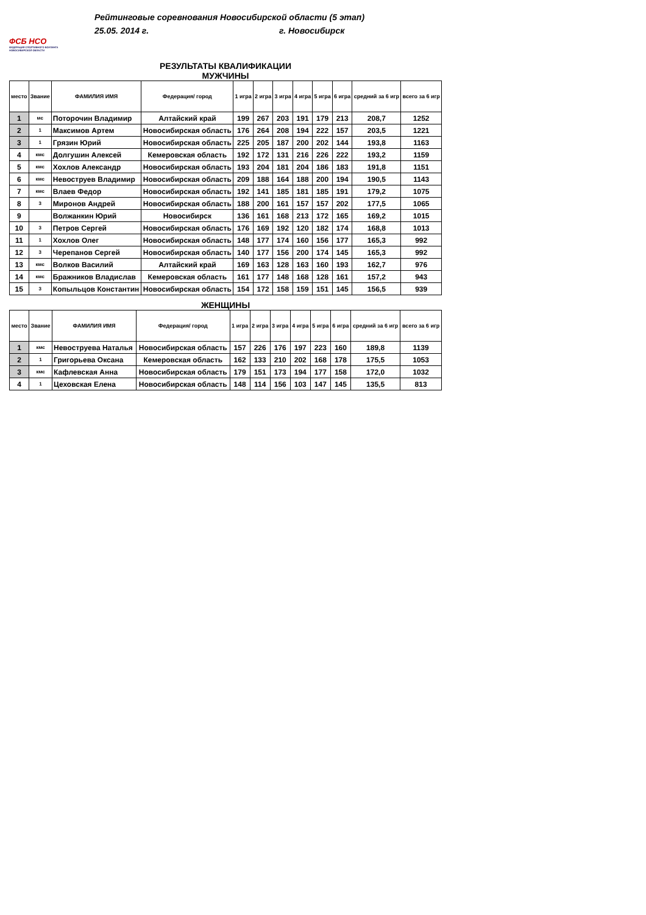ФСБ НСО
ФЕДЕРАЦИЯ СПОРТИВНОГО БОУЛИНГА НОВОСИБИРСКОЙ ОБЛАСТИ
Рейтинговые соревнования Новосибирской области (5 этап)
25.05. 2014 г. г. Новосибирск
РЕЗУЛЬТАТЫ КВАЛИФИКАЦИИ
МУЖЧИНЫ
| место | Звание | ФАМИЛИЯ ИМЯ | Федерация/ город | 1 игра | 2 игра | 3 игра | 4 игра | 5 игра | 6 игра | средний за 6 игр | всего за 6 игр |
| --- | --- | --- | --- | --- | --- | --- | --- | --- | --- | --- | --- |
| 1 | мс | Поторочин Владимир | Алтайский край | 199 | 267 | 203 | 191 | 179 | 213 | 208,7 | 1252 |
| 2 | 1 | Максимов Артем | Новосибирская область | 176 | 264 | 208 | 194 | 222 | 157 | 203,5 | 1221 |
| 3 | 1 | Грязин Юрий | Новосибирская область | 225 | 205 | 187 | 200 | 202 | 144 | 193,8 | 1163 |
| 4 | кмс | Долгушин Алексей | Кемеровская область | 192 | 172 | 131 | 216 | 226 | 222 | 193,2 | 1159 |
| 5 | кмс | Хохлов Александр | Новосибирская область | 193 | 204 | 181 | 204 | 186 | 183 | 191,8 | 1151 |
| 6 | кмс | Невоструев Владимир | Новосибирская область | 209 | 188 | 164 | 188 | 200 | 194 | 190,5 | 1143 |
| 7 | кмс | Влаев Федор | Новосибирская область | 192 | 141 | 185 | 181 | 185 | 191 | 179,2 | 1075 |
| 8 | 3 | Миронов Андрей | Новосибирская область | 188 | 200 | 161 | 157 | 157 | 202 | 177,5 | 1065 |
| 9 | | Волжанкин Юрий | Новосибирск | 136 | 161 | 168 | 213 | 172 | 165 | 169,2 | 1015 |
| 10 | 3 | Петров Сергей | Новосибирская область | 176 | 169 | 192 | 120 | 182 | 174 | 168,8 | 1013 |
| 11 | 1 | Хохлов Олег | Новосибирская область | 148 | 177 | 174 | 160 | 156 | 177 | 165,3 | 992 |
| 12 | 3 | Черепанов Сергей | Новосибирская область | 140 | 177 | 156 | 200 | 174 | 145 | 165,3 | 992 |
| 13 | кмс | Волков Василий | Алтайский край | 169 | 163 | 128 | 163 | 160 | 193 | 162,7 | 976 |
| 14 | кмс | Бражников Владислав | Кемеровская область | 161 | 177 | 148 | 168 | 128 | 161 | 157,2 | 943 |
| 15 | 3 | Копыльцов Константин | Новосибирская область | 154 | 172 | 158 | 159 | 151 | 145 | 156,5 | 939 |
ЖЕНЩИНЫ
| место | Звание | ФАМИЛИЯ ИМЯ | Федерация/ город | 1 игра | 2 игра | 3 игра | 4 игра | 5 игра | 6 игра | средний за 6 игр | всего за 6 игр |
| --- | --- | --- | --- | --- | --- | --- | --- | --- | --- | --- | --- |
| 1 | кмс | Невоструева Наталья | Новосибирская область | 157 | 226 | 176 | 197 | 223 | 160 | 189,8 | 1139 |
| 2 | 1 | Григорьева Оксана | Кемеровская область | 162 | 133 | 210 | 202 | 168 | 178 | 175,5 | 1053 |
| 3 | кмс | Кафлевская Анна | Новосибирская область | 179 | 151 | 173 | 194 | 177 | 158 | 172,0 | 1032 |
| 4 | 1 | Цеховская Елена | Новосибирская область | 148 | 114 | 156 | 103 | 147 | 145 | 135,5 | 813 |